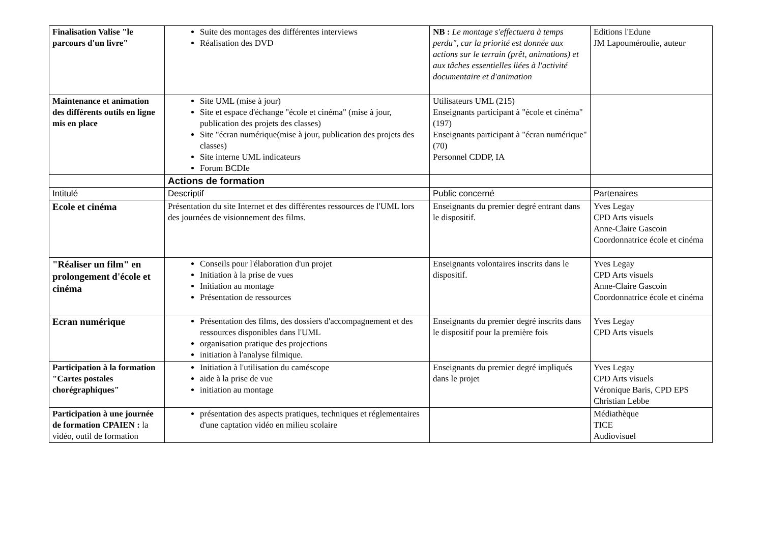| Finalisation Valise "le parcours d'un livre" | Suite des montages des différentes interviews Réalisation des DVD | NB : Le montage s'effectuera à temps perdu", car la priorité est donnée aux actions sur le terrain (prêt, animations) et aux tâches essentielles liées à l'activité documentaire et d'animation | Editions l'Edune JM Lapouméroulie, auteur |
| Maintenance et animation des différents outils en ligne mis en place | Site UML (mise à jour) Site et espace d'échange "école et cinéma" (mise à jour, publication des projets des classes) Site "écran numérique(mise à jour, publication des projets des classes) Site interne UML indicateurs Forum BCDIe | Utilisateurs UML (215) Enseignants participant à "école et cinéma" (197) Enseignants participant à "écran numérique" (70) Personnel CDDP, IA | |
| | Actions de formation | | |
| Intitulé | Descriptif | Public concerné | Partenaires |
| Ecole et cinéma | Présentation du site Internet et des différentes ressources de l'UML lors des journées de visionnement des films. | Enseignants du premier degré entrant dans le dispositif. | Yves Legay CPD Arts visuels Anne-Claire Gascoin Coordonnatrice école et cinéma |
| "Réaliser un film" en prolongement d'école et cinéma | Conseils pour l'élaboration d'un projet Initiation à la prise de vues Initiation au montage Présentation de ressources | Enseignants volontaires inscrits dans le dispositif. | Yves Legay CPD Arts visuels Anne-Claire Gascoin Coordonnatrice école et cinéma |
| Ecran numérique | Présentation des films, des dossiers d'accompagnement et des ressources disponibles dans l'UML organisation pratique des projections initiation à l'analyse filmique. | Enseignants du premier degré inscrits dans le dispositif pour la première fois | Yves Legay CPD Arts visuels |
| Participation à la formation "Cartes postales chorégraphiques" | Initiation à l'utilisation du caméscope aide à la prise de vue initiation au montage | Enseignants du premier degré impliqués dans le projet | Yves Legay CPD Arts visuels Véronique Baris, CPD EPS Christian Lebbe |
| Participation à une journée de formation CPAIEN : la vidéo, outil de formation | présentation des aspects pratiques, techniques et réglementaires d'une captation vidéo en milieu scolaire | | Médiathèque TICE Audiovisuel |